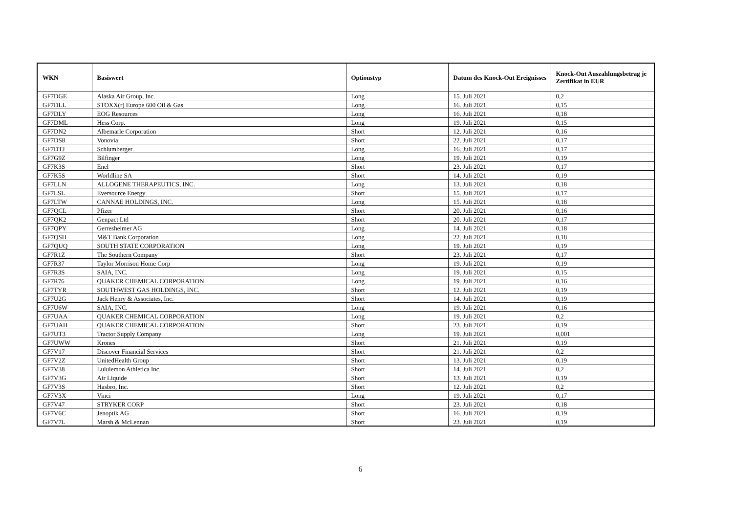| WKN | Basiswert | Optionstyp | Datum des Knock-Out Ereignisses | Knock-Out Auszahlungsbetrag je Zertifikat in EUR |
| --- | --- | --- | --- | --- |
| GF7DGE | Alaska Air Group, Inc. | Long | 15. Juli 2021 | 0,2 |
| GF7DLL | STOXX(r) Europe 600 Oil & Gas | Long | 16. Juli 2021 | 0,15 |
| GF7DLY | EOG Resources | Long | 16. Juli 2021 | 0,18 |
| GF7DML | Hess Corp. | Long | 19. Juli 2021 | 0,15 |
| GF7DN2 | Albemarle Corporation | Short | 12. Juli 2021 | 0,16 |
| GF7DS8 | Vonovia | Short | 22. Juli 2021 | 0,17 |
| GF7DTJ | Schlumberger | Long | 16. Juli 2021 | 0,17 |
| GF7G9Z | Bilfinger | Long | 19. Juli 2021 | 0,19 |
| GF7K3S | Enel | Short | 23. Juli 2021 | 0,17 |
| GF7K5S | Worldline SA | Short | 14. Juli 2021 | 0,19 |
| GF7LLN | ALLOGENE THERAPEUTICS, INC. | Long | 13. Juli 2021 | 0,18 |
| GF7LSL | Eversource Energy | Short | 15. Juli 2021 | 0,17 |
| GF7LTW | CANNAE HOLDINGS, INC. | Long | 15. Juli 2021 | 0,18 |
| GF7QCL | Pfizer | Short | 20. Juli 2021 | 0,16 |
| GF7QK2 | Genpact Ltd | Short | 20. Juli 2021 | 0,17 |
| GF7QPY | Gerresheimer AG | Long | 14. Juli 2021 | 0,18 |
| GF7QSH | M&T Bank Corporation | Long | 22. Juli 2021 | 0,18 |
| GF7QUQ | SOUTH STATE CORPORATION | Long | 19. Juli 2021 | 0,19 |
| GF7R1Z | The Southern Company | Short | 23. Juli 2021 | 0,17 |
| GF7R37 | Taylor Morrison Home Corp | Long | 19. Juli 2021 | 0,19 |
| GF7R3S | SAIA, INC. | Long | 19. Juli 2021 | 0,15 |
| GF7R76 | QUAKER CHEMICAL CORPORATION | Long | 19. Juli 2021 | 0,16 |
| GF7TYR | SOUTHWEST GAS HOLDINGS, INC. | Short | 12. Juli 2021 | 0,19 |
| GF7U2G | Jack Henry & Associates, Inc. | Short | 14. Juli 2021 | 0,19 |
| GF7U6W | SAIA, INC. | Long | 19. Juli 2021 | 0,16 |
| GF7UAA | QUAKER CHEMICAL CORPORATION | Long | 19. Juli 2021 | 0,2 |
| GF7UAH | QUAKER CHEMICAL CORPORATION | Short | 23. Juli 2021 | 0,19 |
| GF7UT3 | Tractor Supply Company | Long | 19. Juli 2021 | 0,001 |
| GF7UWW | Krones | Short | 21. Juli 2021 | 0,19 |
| GF7V17 | Discover Financial Services | Short | 21. Juli 2021 | 0,2 |
| GF7V2Z | UnitedHealth Group | Short | 13. Juli 2021 | 0,19 |
| GF7V38 | Lululemon Athletica Inc. | Short | 14. Juli 2021 | 0,2 |
| GF7V3G | Air Liquide | Short | 13. Juli 2021 | 0,19 |
| GF7V3S | Hasbro, Inc. | Short | 12. Juli 2021 | 0,2 |
| GF7V3X | Vinci | Long | 19. Juli 2021 | 0,17 |
| GF7V47 | STRYKER CORP | Short | 23. Juli 2021 | 0,18 |
| GF7V6C | Jenoptik AG | Short | 16. Juli 2021 | 0,19 |
| GF7V7L | Marsh & McLennan | Short | 23. Juli 2021 | 0,19 |
6